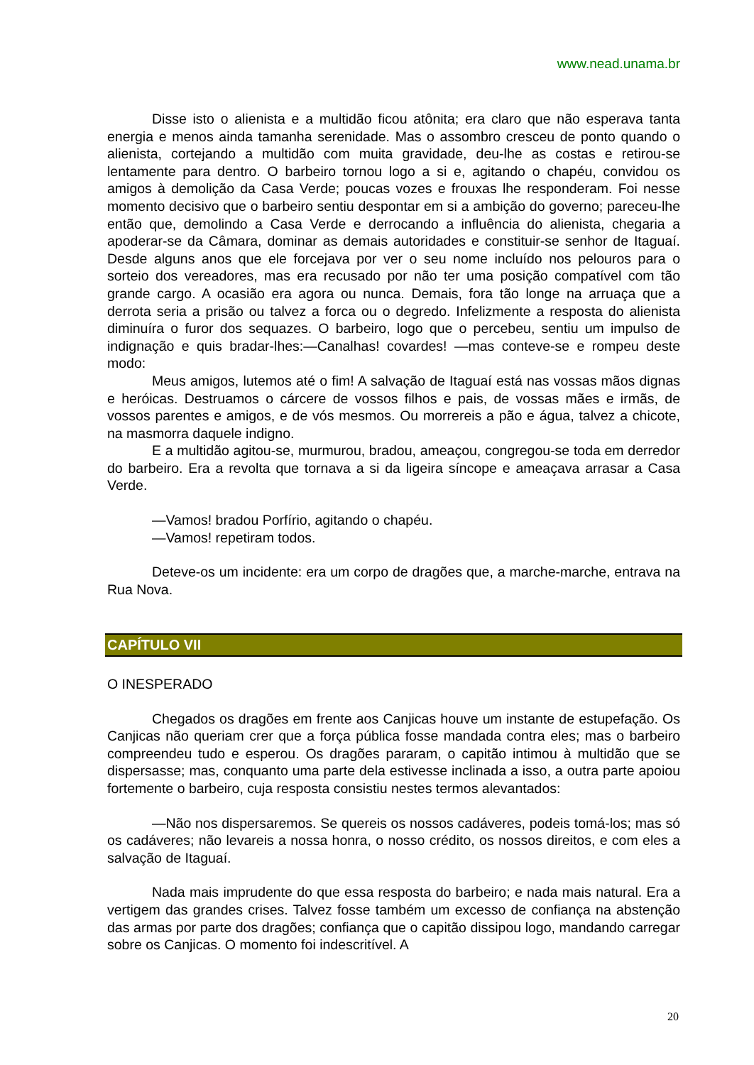www.nead.unama.br
Disse isto o alienista e a multidão ficou atônita; era claro que não esperava tanta energia e menos ainda tamanha serenidade. Mas o assombro cresceu de ponto quando o alienista, cortejando a multidão com muita gravidade, deu-lhe as costas e retirou-se lentamente para dentro. O barbeiro tornou logo a si e, agitando o chapéu, convidou os amigos à demolição da Casa Verde; poucas vozes e frouxas lhe responderam. Foi nesse momento decisivo que o barbeiro sentiu despontar em si a ambição do governo; pareceu-lhe então que, demolindo a Casa Verde e derrocando a influência do alienista, chegaria a apoderar-se da Câmara, dominar as demais autoridades e constituir-se senhor de Itaguaí. Desde alguns anos que ele forcejava por ver o seu nome incluído nos pelouros para o sorteio dos vereadores, mas era recusado por não ter uma posição compatível com tão grande cargo. A ocasião era agora ou nunca. Demais, fora tão longe na arruaça que a derrota seria a prisão ou talvez a forca ou o degredo. Infelizmente a resposta do alienista diminuíra o furor dos sequazes. O barbeiro, logo que o percebeu, sentiu um impulso de indignação e quis bradar-lhes:—Canalhas! covardes! —mas conteve-se e rompeu deste modo:
Meus amigos, lutemos até o fim! A salvação de Itaguaí está nas vossas mãos dignas e heróicas. Destruamos o cárcere de vossos filhos e pais, de vossas mães e irmãs, de vossos parentes e amigos, e de vós mesmos. Ou morrereis a pão e água, talvez a chicote, na masmorra daquele indigno.
E a multidão agitou-se, murmurou, bradou, ameaçou, congregou-se toda em derredor do barbeiro. Era a revolta que tornava a si da ligeira síncope e ameaçava arrasar a Casa Verde.
—Vamos! bradou Porfírio, agitando o chapéu.
—Vamos! repetiram todos.
Deteve-os um incidente: era um corpo de dragões que, a marche-marche, entrava na Rua Nova.
CAPÍTULO VII
O INESPERADO
Chegados os dragões em frente aos Canjicas houve um instante de estupefação. Os Canjicas não queriam crer que a força pública fosse mandada contra eles; mas o barbeiro compreendeu tudo e esperou. Os dragões pararam, o capitão intimou à multidão que se dispersasse; mas, conquanto uma parte dela estivesse inclinada a isso, a outra parte apoiou fortemente o barbeiro, cuja resposta consistiu nestes termos alevantados:
—Não nos dispersaremos. Se quereis os nossos cadáveres, podeis tomá-los; mas só os cadáveres; não levareis a nossa honra, o nosso crédito, os nossos direitos, e com eles a salvação de Itaguaí.
Nada mais imprudente do que essa resposta do barbeiro; e nada mais natural. Era a vertigem das grandes crises. Talvez fosse também um excesso de confiança na abstenção das armas por parte dos dragões; confiança que o capitão dissipou logo, mandando carregar sobre os Canjicas. O momento foi indescritível. A
20